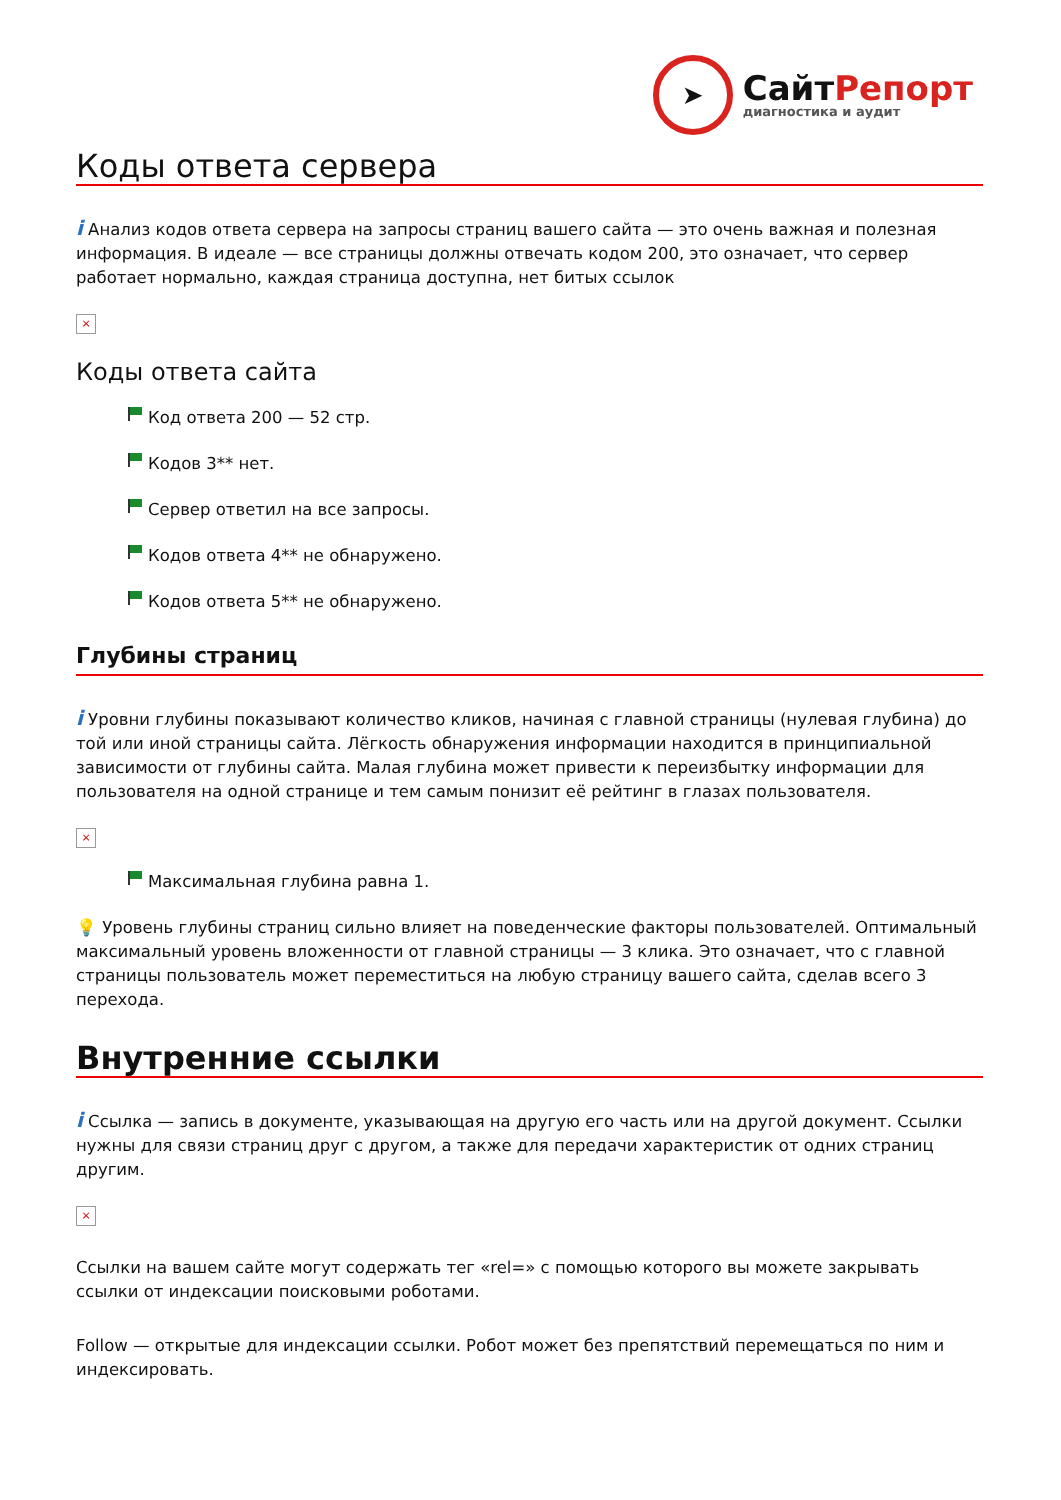➤
СайтРепорт
диагностика и аудит
Коды ответа сервера
i Анализ кодов ответа сервера на запросы страниц вашего сайта — это очень важная и полезная информация. В идеале — все страницы должны отвечать кодом 200, это означает, что сервер работает нормально, каждая страница доступна, нет битых ссылок
×
Коды ответа сайта
Код ответа 200 — 52 стр.
Кодов 3** нет.
Сервер ответил на все запросы.
Кодов ответа 4** не обнаружено.
Кодов ответа 5** не обнаружено.
Глубины страниц
i Уровни глубины показывают количество кликов, начиная с главной страницы (нулевая глубина) до той или иной страницы сайта. Лёгкость обнаружения информации находится в принципиальной зависимости от глубины сайта. Малая глубина может привести к переизбытку информации для пользователя на одной странице и тем самым понизит её рейтинг в глазах пользователя.
×
Максимальная глубина равна 1.
💡 Уровень глубины страниц сильно влияет на поведенческие факторы пользователей. Оптимальный максимальный уровень вложенности от главной страницы — 3 клика. Это означает, что с главной страницы пользователь может переместиться на любую страницу вашего сайта, сделав всего 3 перехода.
Внутренние ссылки
i Ссылка — запись в документе, указывающая на другую его часть или на другой документ. Ссылки нужны для связи страниц друг с другом, а также для передачи характеристик от одних страниц другим.
×
Ссылки на вашем сайте могут содержать тег «rel=» с помощью которого вы можете закрывать ссылки от индексации поисковыми роботами.
Follow — открытые для индексации ссылки. Робот может без препятствий перемещаться по ним и индексировать.